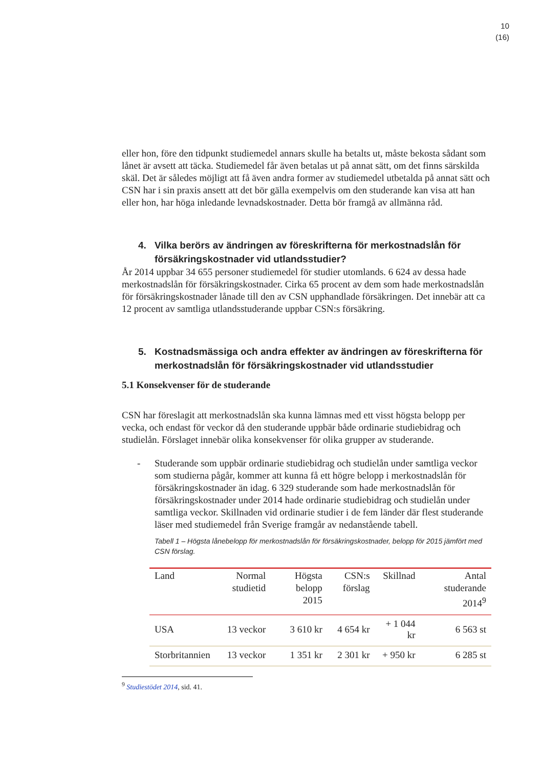10
(16)
eller hon, före den tidpunkt studiemedel annars skulle ha betalts ut, måste bekosta sådant som lånet är avsett att täcka. Studiemedel får även betalas ut på annat sätt, om det finns särskilda skäl. Det är således möjligt att få även andra former av studiemedel utbetalda på annat sätt och CSN har i sin praxis ansett att det bör gälla exempelvis om den studerande kan visa att han eller hon, har höga inledande levnadskostnader. Detta bör framgå av allmänna råd.
4. Vilka berörs av ändringen av föreskrifterna för merkostnadslån för försäkringskostnader vid utlandsstudier?
År 2014 uppbar 34 655 personer studiemedel för studier utomlands. 6 624 av dessa hade merkostnadslån för försäkringskostnader. Cirka 65 procent av dem som hade merkostnadslån för försäkringskostnader lånade till den av CSN upphandlade försäkringen. Det innebär att ca 12 procent av samtliga utlandsstuderande uppbar CSN:s försäkring.
5. Kostnadsmässiga och andra effekter av ändringen av föreskrifterna för merkostnadslån för försäkringskostnader vid utlandsstudier
5.1 Konsekvenser för de studerande
CSN har föreslagit att merkostnadslån ska kunna lämnas med ett visst högsta belopp per vecka, och endast för veckor då den studerande uppbär både ordinarie studiebidrag och studielån. Förslaget innebär olika konsekvenser för olika grupper av studerande.
- Studerande som uppbär ordinarie studiebidrag och studielån under samtliga veckor som studierna pågår, kommer att kunna få ett högre belopp i merkostnadslån för försäkringskostnader än idag. 6 329 studerande som hade merkostnadslån för försäkringskostnader under 2014 hade ordinarie studiebidrag och studielån under samtliga veckor. Skillnaden vid ordinarie studier i de fem länder där flest studerande läser med studiemedel från Sverige framgår av nedanstående tabell.
Tabell 1 – Högsta lånebelopp för merkostnadslån för försäkringskostnader, belopp för 2015 jämfört med CSN förslag.
| Land | Normal studietid | Högsta belopp 2015 | CSN:s förslag | Skillnad | Antal studerande 2014<sup>9</sup> |
| --- | --- | --- | --- | --- | --- |
| USA | 13 veckor | 3 610 kr | 4 654 kr | + 1 044 kr | 6 563 st |
| Storbritannien | 13 veckor | 1 351 kr | 2 301 kr | + 950 kr | 6 285 st |
<sup>9</sup> Studiestödet 2014, sid. 41.